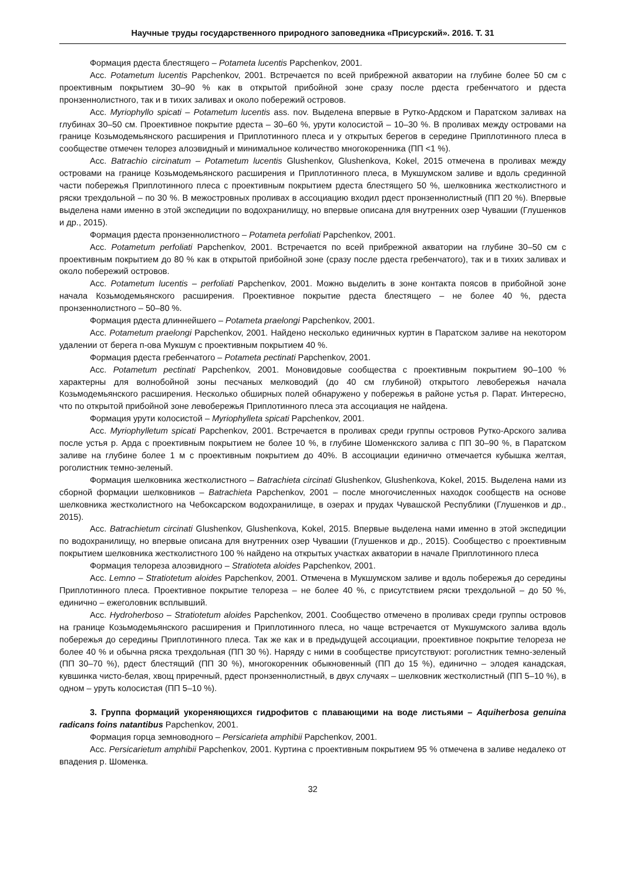Научные труды государственного природного заповедника «Присурский». 2016. Т. 31
Формация рдеста блестящего – Potameta lucentis Papchenkov, 2001.
Асс. Potametum lucentis Papchenkov, 2001. Встречается по всей прибрежной акватории на глубине более 50 см с проективным покрытием 30–90 % как в открытой прибойной зоне сразу после рдеста гребенчатого и рдеста пронзеннолистного, так и в тихих заливах и около побережий островов.
Асс. Myriophyllo spicati – Potametum lucentis ass. nov. Выделена впервые в Рутко-Ардском и Паратском заливах на глубинах 30–50 см. Проективное покрытие рдеста – 30–60 %, урути колосистой – 10–30 %. В проливах между островами на границе Козьмодемьянского расширения и Приплотинного плеса и у открытых берегов в середине Приплотинного плеса в сообществе отмечен телорез алоэвидный и минимальное количество многокоренника (ПП <1 %).
Асс. Batrachio circinatum – Potametum lucentis Glushenkov, Glushenkova, Kokel, 2015 отмечена в проливах между островами на границе Козьмодемьянского расширения и Приплотинного плеса, в Мукшумском заливе и вдоль срединной части побережья Приплотинного плеса с проективным покрытием рдеста блестящего 50 %, шелковника жестколистного и ряски трехдольной – по 30 %. В межостровных проливах в ассоциацию входил рдест пронзеннолистный (ПП 20 %). Впервые выделена нами именно в этой экспедиции по водохранилищу, но впервые описана для внутренних озер Чувашии (Глушенков и др., 2015).
Формация рдеста пронзеннолистного – Potameta perfoliati Papchenkov, 2001.
Асс. Potametum perfoliati Papchenkov, 2001. Встречается по всей прибрежной акватории на глубине 30–50 см с проективным покрытием до 80 % как в открытой прибойной зоне (сразу после рдеста гребенчатого), так и в тихих заливах и около побережий островов.
Асс. Potametum lucentis – perfoliati Papchenkov, 2001. Можно выделить в зоне контакта поясов в прибойной зоне начала Козьмодемьянского расширения. Проективное покрытие рдеста блестящего – не более 40 %, рдеста пронзеннолистного – 50–80 %.
Формация рдеста длиннейшего – Potameta praelongi Papchenkov, 2001.
Асс. Potametum praelongi Papchenkov, 2001. Найдено несколько единичных куртин в Паратском заливе на некотором удалении от берега п-ова Мукшум с проективным покрытием 40 %.
Формация рдеста гребенчатого – Potameta pectinati Papchenkov, 2001.
Асс. Potametum pectinati Papchenkov, 2001. Моновидовые сообщества с проективным покрытием 90–100 % характерны для волнобойной зоны песчаных мелководий (до 40 см глубиной) открытого левобережья начала Козьмодемьянского расширения. Несколько обширных полей обнаружено у побережья в районе устья р. Парат. Интересно, что по открытой прибойной зоне левобережья Приплотинного плеса эта ассоциация не найдена.
Формация урути колосистой – Myriophylleta spicati Papchenkov, 2001.
Асс. Myriophylletum spicati Papchenkov, 2001. Встречается в проливах среди группы островов Рутко-Арского залива после устья р. Арда с проективным покрытием не более 10 %, в глубине Шоменкского залива с ПП 30–90 %, в Паратском заливе на глубине более 1 м с проективным покрытием до 40%. В ассоциации единично отмечается кубышка желтая, роголистник темно-зеленый.
Формация шелковника жестколистного – Batrachieta circinati Glushenkov, Glushenkova, Kokel, 2015. Выделена нами из сборной формации шелковников – Batrachieta Papchenkov, 2001 – после многочисленных находок сообществ на основе шелковника жестколистного на Чебоксарском водохранилище, в озерах и прудах Чувашской Республики (Глушенков и др., 2015).
Асс. Batrachietum circinati Glushenkov, Glushenkova, Kokel, 2015. Впервые выделена нами именно в этой экспедиции по водохранилищу, но впервые описана для внутренних озер Чувашии (Глушенков и др., 2015). Сообщество с проективным покрытием шелковника жестколистного 100 % найдено на открытых участках акватории в начале Приплотинного плеса
Формация телореза алоэвидного – Stratioteta aloides Papchenkov, 2001.
Асс. Lemno – Stratiotetum aloides Papchenkov, 2001. Отмечена в Мукшумском заливе и вдоль побережья до середины Приплотинного плеса. Проективное покрытие телореза – не более 40 %, с присутствием ряски трехдольной – до 50 %, единично – ежеголовник всплывший.
Асс. Hydroherboso – Stratiotetum aloides Papchenkov, 2001. Сообщество отмечено в проливах среди группы островов на границе Козьмодемьянского расширения и Приплотинного плеса, но чаще встречается от Мукшумского залива вдоль побережья до середины Приплотинного плеса. Так же как и в предыдущей ассоциации, проективное покрытие телореза не более 40 % и обычна ряска трехдольная (ПП 30 %). Наряду с ними в сообществе присутствуют: роголистник темно-зеленый (ПП 30–70 %), рдест блестящий (ПП 30 %), многокоренник обыкновенный (ПП до 15 %), единично – элодея канадская, кувшинка чисто-белая, хвощ приречный, рдест пронзеннолистный, в двух случаях – шелковник жестколистный (ПП 5–10 %), в одном – уруть колосистая (ПП 5–10 %).
3. Группа формаций укореняющихся гидрофитов с плавающими на воде листьями – Aquiherbosa genuina radicans foins natantibus Papchenkov, 2001.
Формация горца земноводного – Persicarieta amphibii Papchenkov, 2001.
Асс. Persicarietum amphibii Papchenkov, 2001. Куртина с проективным покрытием 95 % отмечена в заливе недалеко от впадения р. Шоменка.
32